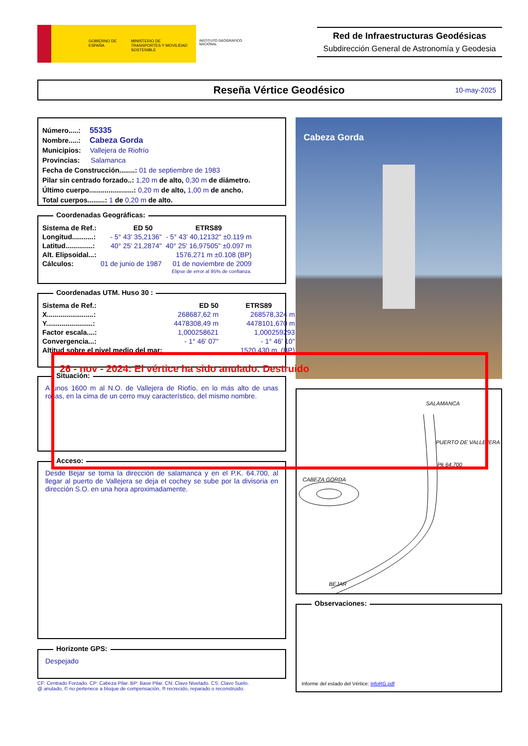GOBIERNO DE ESPAÑA
MINISTERIO DE TRANSPORTES Y MOVILIDAD SOSTENIBLE
INSTITUTO GEOGRÁFICO NACIONAL
Red de Infraestructuras Geodésicas
Subdirección General de Astronomía y Geodesia
Reseña Vértice Geodésico
10-may-2025
Número.....: 55335
Nombre.....: Cabeza Gorda
Municipios: Vallejera de Riofrío
Provincias: Salamanca
Fecha de Construcción........: 01 de septiembre de 1983
Pilar sin centrado forzado..: 1,20 m de alto, 0,30 m de diámetro.
Último cuerpo.......................: 0,20 m de alto, 1,00 m de ancho.
Total cuerpos.........: 1 de 0,20 m de alto.
Coordenadas Geográficas:
| Sistema de Ref.: | ED 50 | ETRS89 |
| Longitud...........: | - 5° 43' 35,2136" | - 5° 43' 40,12132" ±0.119 m |
| Latitud..............: | 40° 25' 21,2874" | 40° 25' 16,97505" ±0.097 m |
| Alt. Elipsoidal...: | | 1576,271 m ±0.108 (BP) |
| Cálculos: | 01 de junio de 1987 | 01 de noviembre de 2009 |
| | | Elipse de error al 95% de confianza. |
Coordenadas UTM. Huso 30 :
| Sistema de Ref.: | ED 50 | ETRS89 |
| X........................: | 268687,62 m | 268578,324 m |
| Y........................: | 4478308,49 m | 4478101,670 m |
| Factor escala....: | 1,000258621 | 1,000259293 |
| Convergencia...: | - 1° 46' 07" | - 1° 46' 10" |
| Altitud sobre el nivel medio del mar: | | 1520,430 m. (BP) |
26 - nov - 2024: El vértice ha sido anulado. Destruido
Situación:
A unos 1600 m al N.O. de Vallejera de Riofío, en lo más alto de unas rocas, en la cima de un cerro muy característico, del mismo nombre.
Acceso:
Desde Bejar se toma la dirección de salamanca y en el P.K. 64.700, al llegar al puerto de Vallejera se deja el cochey se sube por la divisoria en dirección S.O. en una hora aproximadamente.
Horizonte GPS:
Despejado
CF: Centrado Forzado. CP: Cabeza Pilar. BP: Base Pilar. CN: Clavo Nivelado. CS: Clavo Suelo.
@ anulado, © no pertenece a bloque de compensación, ® recrecido, reparado o reconstruido.
Cabeza Gorda
SALAMANCA
PUERTO DE VALLEJERA
Pk 64.700
CABEZA GORDA
BEJAR
Observaciones:
Informe del estado del Vértice: InfoRG.pdf